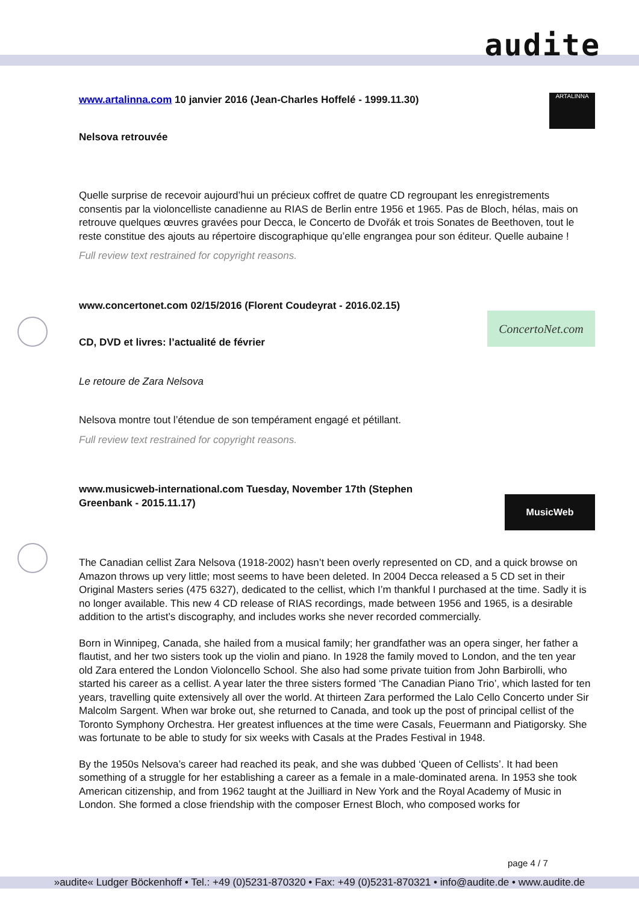audite
ARTALINNA
ConcertoNet.com
MusicWeb
www.artalinna.com 10 janvier 2016 (Jean-Charles Hoffelé - 1999.11.30)
Nelsova retrouvée
Quelle surprise de recevoir aujourd’hui un précieux coffret de quatre CD regroupant les enregistrements consentis par la violoncelliste canadienne au RIAS de Berlin entre 1956 et 1965. Pas de Bloch, hélas, mais on retrouve quelques œuvres gravées pour Decca, le Concerto de Dvořák et trois Sonates de Beethoven, tout le reste constitue des ajouts au répertoire discographique qu’elle engrangea pour son éditeur. Quelle aubaine !
Full review text restrained for copyright reasons.
www.concertonet.com 02/15/2016 (Florent Coudeyrat - 2016.02.15)
CD, DVD et livres: l’actualité de février
Le retoure de Zara Nelsova
Nelsova montre tout l’étendue de son tempérament engagé et pétillant.
Full review text restrained for copyright reasons.
www.musicweb-international.com Tuesday, November 17th (Stephen Greenbank - 2015.11.17)
The Canadian cellist Zara Nelsova (1918-2002) hasn’t been overly represented on CD, and a quick browse on Amazon throws up very little; most seems to have been deleted. In 2004 Decca released a 5 CD set in their Original Masters series (475 6327), dedicated to the cellist, which I’m thankful I purchased at the time. Sadly it is no longer available. This new 4 CD release of RIAS recordings, made between 1956 and 1965, is a desirable addition to the artist’s discography, and includes works she never recorded commercially.
Born in Winnipeg, Canada, she hailed from a musical family; her grandfather was an opera singer, her father a flautist, and her two sisters took up the violin and piano. In 1928 the family moved to London, and the ten year old Zara entered the London Violoncello School. She also had some private tuition from John Barbirolli, who started his career as a cellist. A year later the three sisters formed ‘The Canadian Piano Trio’, which lasted for ten years, travelling quite extensively all over the world. At thirteen Zara performed the Lalo Cello Concerto under Sir Malcolm Sargent. When war broke out, she returned to Canada, and took up the post of principal cellist of the Toronto Symphony Orchestra. Her greatest influences at the time were Casals, Feuermann and Piatigorsky. She was fortunate to be able to study for six weeks with Casals at the Prades Festival in 1948.
By the 1950s Nelsova’s career had reached its peak, and she was dubbed ‘Queen of Cellists’. It had been something of a struggle for her establishing a career as a female in a male-dominated arena. In 1953 she took American citizenship, and from 1962 taught at the Juilliard in New York and the Royal Academy of Music in London. She formed a close friendship with the composer Ernest Bloch, who composed works for
page 4 / 7
»audite« Ludger Böckenhoff • Tel.: +49 (0)5231-870320 • Fax: +49 (0)5231-870321 • info@audite.de • www.audite.de